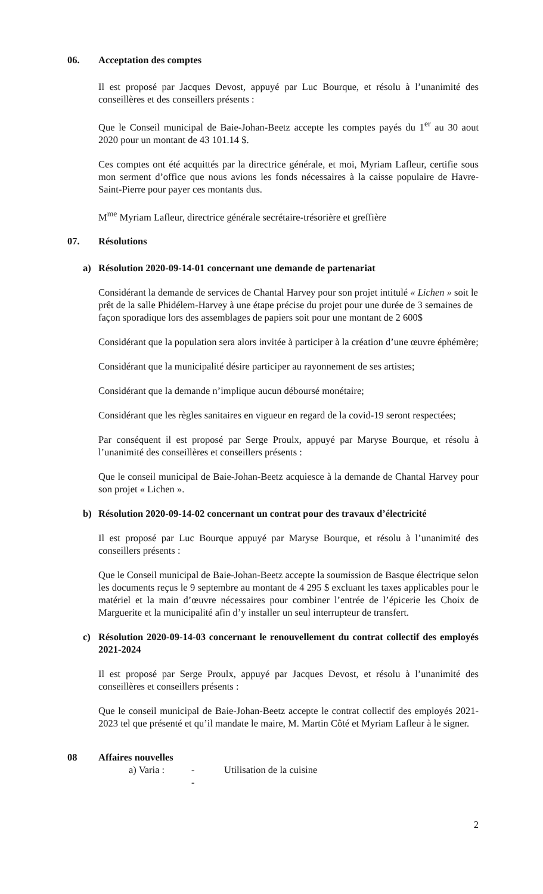06. Acceptation des comptes
Il est proposé par Jacques Devost, appuyé par Luc Bourque, et résolu à l’unanimité des conseillères et des conseillers présents :
Que le Conseil municipal de Baie-Johan-Beetz accepte les comptes payés du 1<sup>er</sup> au 30 aout 2020 pour un montant de 43 101.14 $.
Ces comptes ont été acquittés par la directrice générale, et moi, Myriam Lafleur, certifie sous mon serment d’office que nous avions les fonds nécessaires à la caisse populaire de Havre-Saint-Pierre pour payer ces montants dus.
M<sup>me</sup> Myriam Lafleur, directrice générale secrétaire-trésorière et greffière
07. Résolutions
a) Résolution 2020-09-14-01 concernant une demande de partenariat
Considérant la demande de services de Chantal Harvey pour son projet intitulé « Lichen » soit le prêt de la salle Phidélem-Harvey à une étape précise du projet pour une durée de 3 semaines de façon sporadique lors des assemblages de papiers soit pour une montant de 2 600$
Considérant que la population sera alors invitée à participer à la création d’une œuvre éphémère;
Considérant que la municipalité désire participer au rayonnement de ses artistes;
Considérant que la demande n’implique aucun déboursé monétaire;
Considérant que les règles sanitaires en vigueur en regard de la covid-19 seront respectées;
Par conséquent il est proposé par Serge Proulx, appuyé par Maryse Bourque, et résolu à l’unanimité des conseillères et conseillers présents :
Que le conseil municipal de Baie-Johan-Beetz acquiesce à la demande de Chantal Harvey pour son projet « Lichen ».
b) Résolution 2020-09-14-02 concernant un contrat pour des travaux d’électricité
Il est proposé par Luc Bourque appuyé par Maryse Bourque, et résolu à l’unanimité des conseillers présents :
Que le Conseil municipal de Baie-Johan-Beetz accepte la soumission de Basque électrique selon les documents reçus le 9 septembre au montant de 4 295 $ excluant les taxes applicables pour le matériel et la main d’œuvre nécessaires pour combiner l’entrée de l’épicerie les Choix de Marguerite et la municipalité afin d’y installer un seul interrupteur de transfert.
c) Résolution 2020-09-14-03 concernant le renouvellement du contrat collectif des employés 2021-2024
Il est proposé par Serge Proulx, appuyé par Jacques Devost, et résolu à l’unanimité des conseillères et conseillers présents :
Que le conseil municipal de Baie-Johan-Beetz accepte le contrat collectif des employés 2021-2023 tel que présenté et qu’il mandate le maire, M. Martin Côté et Myriam Lafleur à le signer.
08 Affaires nouvelles
a) Varia : - Utilisation de la cuisine
-
2